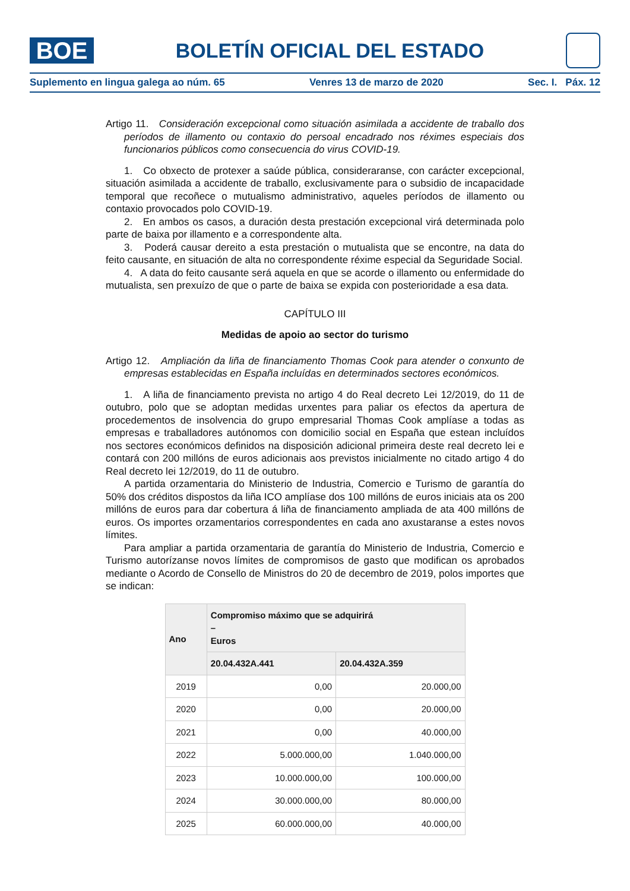BOE
BOLETÍN OFICIAL DEL ESTADO
Suplemento en lingua galega ao núm. 65 Venres 13 de marzo de 2020 Sec. I. Páx. 12
Artigo 11. Consideración excepcional como situación asimilada a accidente de traballo dos períodos de illamento ou contaxio do persoal encadrado nos réximes especiais dos funcionarios públicos como consecuencia do virus COVID-19.
1. Co obxecto de protexer a saúde pública, consideraranse, con carácter excepcional, situación asimilada a accidente de traballo, exclusivamente para o subsidio de incapacidade temporal que recoñece o mutualismo administrativo, aqueles períodos de illamento ou contaxio provocados polo COVID-19.
2. En ambos os casos, a duración desta prestación excepcional virá determinada polo parte de baixa por illamento e a correspondente alta.
3. Poderá causar dereito a esta prestación o mutualista que se encontre, na data do feito causante, en situación de alta no correspondente réxime especial da Seguridade Social.
4. A data do feito causante será aquela en que se acorde o illamento ou enfermidade do mutualista, sen prexuízo de que o parte de baixa se expida con posterioridade a esa data.
CAPÍTULO III
Medidas de apoio ao sector do turismo
Artigo 12. Ampliación da liña de financiamento Thomas Cook para atender o conxunto de empresas establecidas en España incluídas en determinados sectores económicos.
1. A liña de financiamento prevista no artigo 4 do Real decreto Lei 12/2019, do 11 de outubro, polo que se adoptan medidas urxentes para paliar os efectos da apertura de procedementos de insolvencia do grupo empresarial Thomas Cook amplíase a todas as empresas e traballadores autónomos con domicilio social en España que estean incluídos nos sectores económicos definidos na disposición adicional primeira deste real decreto lei e contará con 200 millóns de euros adicionais aos previstos inicialmente no citado artigo 4 do Real decreto lei 12/2019, do 11 de outubro.
A partida orzamentaria do Ministerio de Industria, Comercio e Turismo de garantía do 50% dos créditos dispostos da liña ICO amplíase dos 100 millóns de euros iniciais ata os 200 millóns de euros para dar cobertura á liña de financiamento ampliada de ata 400 millóns de euros. Os importes orzamentarios correspondentes en cada ano axustaranse a estes novos límites.
Para ampliar a partida orzamentaria de garantía do Ministerio de Industria, Comercio e Turismo autorízanse novos límites de compromisos de gasto que modifican os aprobados mediante o Acordo de Consello de Ministros do 20 de decembro de 2019, polos importes que se indican:
| Ano | Compromiso máximo que se adquirirá – Euros | |
| --- | --- | --- |
| | 20.04.432A.441 | 20.04.432A.359 |
| 2019 | 0,00 | 20.000,00 |
| 2020 | 0,00 | 20.000,00 |
| 2021 | 0,00 | 40.000,00 |
| 2022 | 5.000.000,00 | 1.040.000,00 |
| 2023 | 10.000.000,00 | 100.000,00 |
| 2024 | 30.000.000,00 | 80.000,00 |
| 2025 | 60.000.000,00 | 40.000,00 |